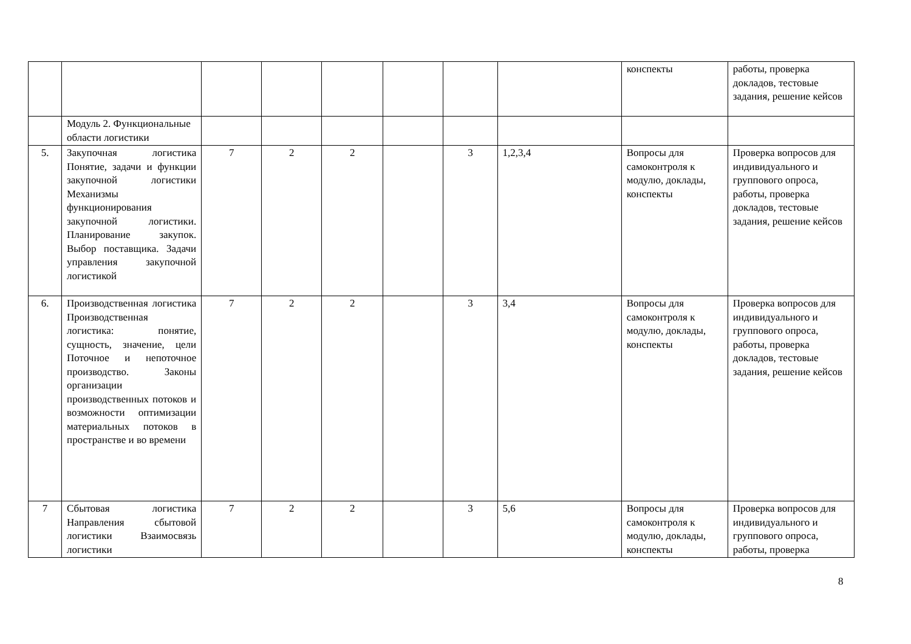| | | | | | | | | конспекты | работы, проверка докладов, тестовые задания, решение кейсов |
| | Модуль 2. Функциональные области логистики | | | | | | | | |
| 5. | Закупочная логистика Понятие, задачи и функции закупочной логистики Механизмы функционирования закупочной логистики. Планирование закупок. Выбор поставщика. Задачи управления закупочной логистикой | 7 | 2 | 2 | | 3 | 1,2,3,4 | Вопросы для самоконтроля к модулю, доклады, конспекты | Проверка вопросов для индивидуального и группового опроса, работы, проверка докладов, тестовые задания, решение кейсов |
| 6. | Производственная логистика Производственная логистика: понятие, сущность, значение, цели Поточное и непоточное производство. Законы организации производственных потоков и возможности оптимизации материальных потоков в пространстве и во времени | 7 | 2 | 2 | | 3 | 3,4 | Вопросы для самоконтроля к модулю, доклады, конспекты | Проверка вопросов для индивидуального и группового опроса, работы, проверка докладов, тестовые задания, решение кейсов |
| 7 | Сбытовая логистика Направления сбытовой логистики Взаимосвязь логистики | 7 | 2 | 2 | | 3 | 5,6 | Вопросы для самоконтроля к модулю, доклады, конспекты | Проверка вопросов для индивидуального и группового опроса, работы, проверка |
8